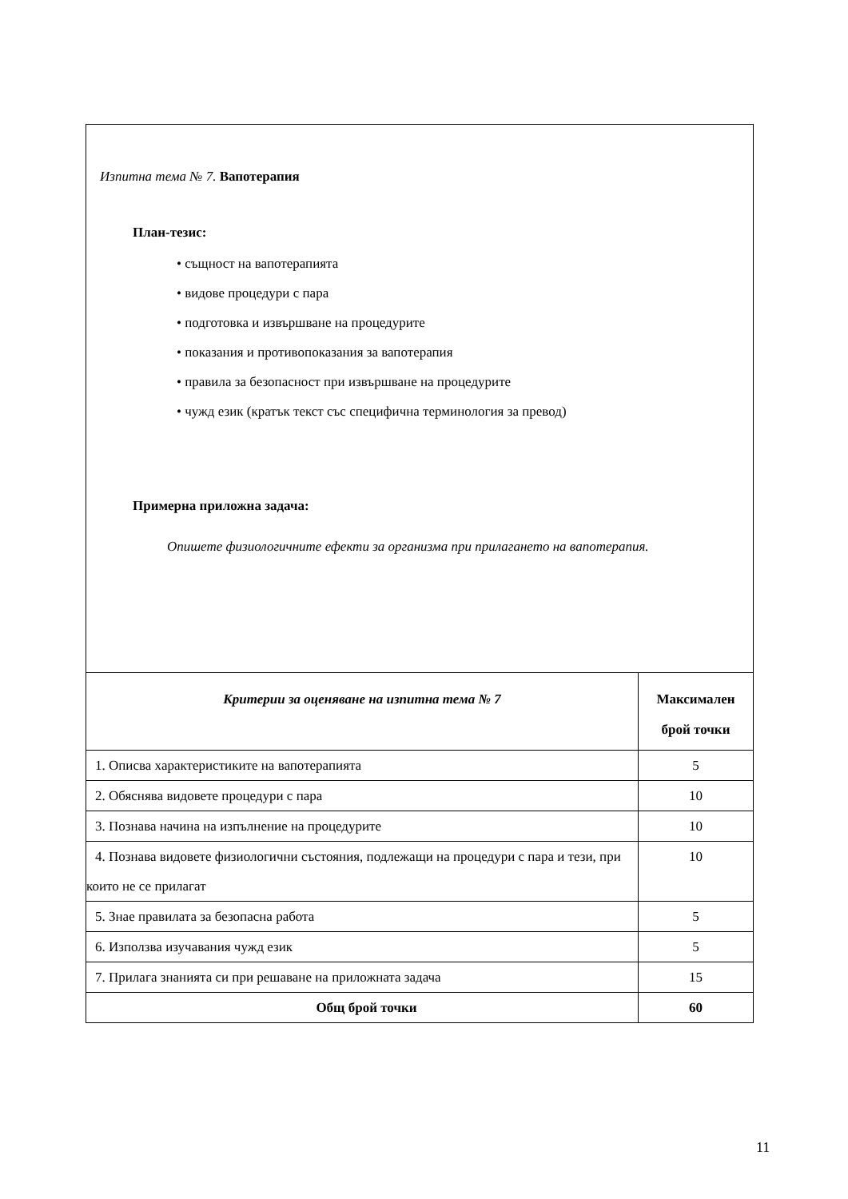| Изпитна тема № 7. Вапотерапия План-тезис: • същност на вапотерапията • видове процедури с пара • подготовка и извършване на процедурите • показания и противопоказания за вапотерапия • правила за безопасност при извършване на процедурите • чужд език (кратък текст със специфична терминология за превод) Примерна приложна задача: Опишете физиологичните ефекти за организма при прилагането на вапотерапия. | |
| Критерии за оценяване на изпитна тема № 7 | Максимален брой точки |
| 1. Описва характеристиките на вапотерапията | 5 |
| 2. Обяснява видовете процедури с пара | 10 |
| 3. Познава начина на изпълнение на процедурите | 10 |
| 4. Познава видовете физиологични състояния, подлежащи на процедури с пара и тези, при които не се прилагат | 10 |
| 5. Знае правилата за безопасна работа | 5 |
| 6. Използва изучавания чужд език | 5 |
| 7. Прилага знанията си при решаване на приложната задача | 15 |
| Общ брой точки | 60 |
11